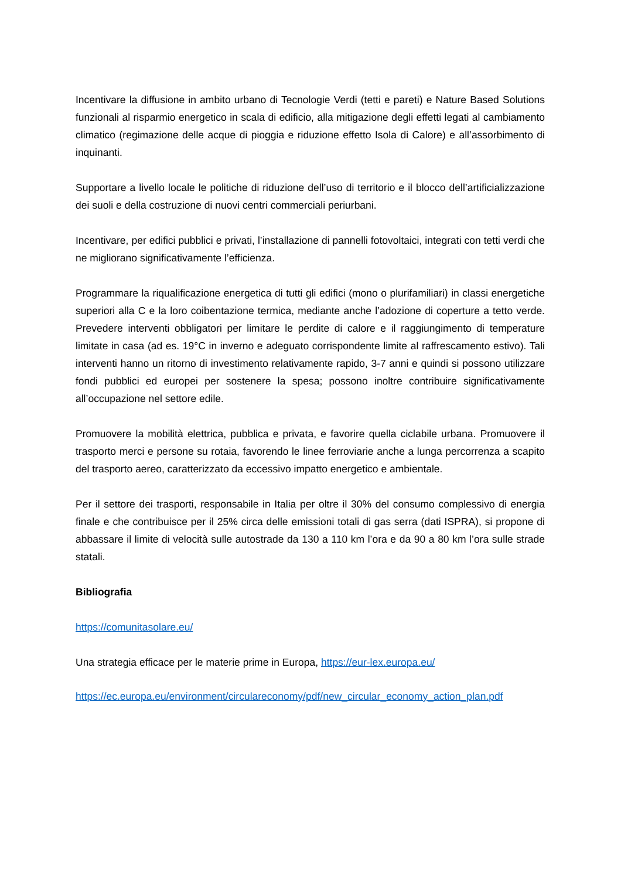Incentivare la diffusione in ambito urbano di Tecnologie Verdi (tetti e pareti) e Nature Based Solutions funzionali al risparmio energetico in scala di edificio, alla mitigazione degli effetti legati al cambiamento climatico (regimazione delle acque di pioggia e riduzione effetto Isola di Calore) e all’assorbimento di inquinanti.
Supportare a livello locale le politiche di riduzione dell’uso di territorio e il blocco dell’artificializzazione dei suoli e della costruzione di nuovi centri commerciali periurbani.
Incentivare, per edifici pubblici e privati, l’installazione di pannelli fotovoltaici, integrati con tetti verdi che ne migliorano significativamente l’efficienza.
Programmare la riqualificazione energetica di tutti gli edifici (mono o plurifamiliari) in classi energetiche superiori alla C e la loro coibentazione termica, mediante anche l’adozione di coperture a tetto verde. Prevedere interventi obbligatori per limitare le perdite di calore e il raggiungimento di temperature limitate in casa (ad es. 19°C in inverno e adeguato corrispondente limite al raffrescamento estivo). Tali interventi hanno un ritorno di investimento relativamente rapido, 3-7 anni e quindi si possono utilizzare fondi pubblici ed europei per sostenere la spesa; possono inoltre contribuire significativamente all’occupazione nel settore edile.
Promuovere la mobilità elettrica, pubblica e privata, e favorire quella ciclabile urbana. Promuovere il trasporto merci e persone su rotaia, favorendo le linee ferroviarie anche a lunga percorrenza a scapito del trasporto aereo, caratterizzato da eccessivo impatto energetico e ambientale.
Per il settore dei trasporti, responsabile in Italia per oltre il 30% del consumo complessivo di energia finale e che contribuisce per il 25% circa delle emissioni totali di gas serra (dati ISPRA), si propone di abbassare il limite di velocità sulle autostrade da 130 a 110 km l’ora e da 90 a 80 km l’ora sulle strade statali.
Bibliografia
https://comunitasolare.eu/
Una strategia efficace per le materie prime in Europa, https://eur-lex.europa.eu/
https://ec.europa.eu/environment/circulareconomy/pdf/new_circular_economy_action_plan.pdf